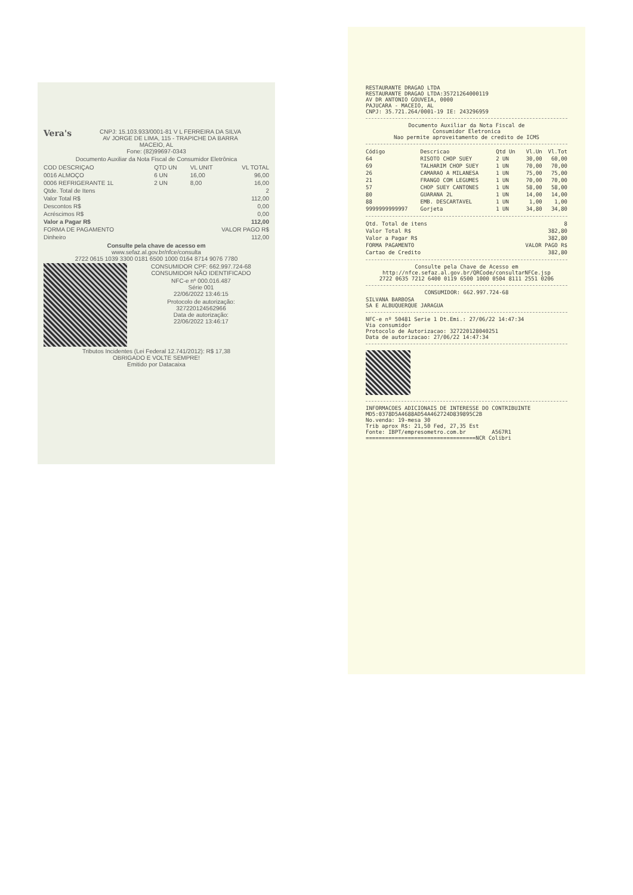Vera's CNPJ: 15.103.933/0001-81 V L FERREIRA DA SILVA
AV JORGE DE LIMA, 115 - TRAPICHE DA BARRA
MACEIO, AL
Fone: (82)99697-0343
Documento Auxiliar da Nota Fiscal de Consumidor Eletrônica
| COD DESCRIÇAO | QTD UN | VL UNIT | VL TOTAL |
| --- | --- | --- | --- |
| 0016 ALMOÇO | 6 UN | 16,00 | 96,00 |
| 0006 REFRIGERANTE 1L | 2 UN | 8,00 | 16,00 |
| Qtde. Total de Itens | 2 |
| Valor Total R$ | 112,00 |
| Descontos R$ | 0,00 |
| Acréscimos R$ | 0,00 |
| Valor a Pagar R$ | 112,00 |
| FORMA DE PAGAMENTO | VALOR PAGO R$ |
| Dinheiro | 112,00 |
Consulte pela chave de acesso em
www.sefaz.al.gov.br/nfce/consulta
2722 0615 1039 3300 0181 6500 1000 0164 8714 9076 7780
CONSUMIDOR CPF: 662.997.724-68
CONSUMIDOR NÃO IDENTIFICADO
NFC-e nº 000.016.487
Série 001
22/06/2022 13:46:15
Protocolo de autorização:
327220124562966
Data de autorização:
22/06/2022 13:46:17
Tributos Incidentes (Lei Federal 12.741/2012): R$ 17,38
OBRIGADO E VOLTE SEMPRE!
Emitido por Datacaixa
RESTAURANTE DRAGAO LTDA
RESTAURANTE DRAGAO LTDA:35721264000119
AV DR ANTONIO GOUVEIA, 0000
PAJUCARA - MACEIO, AL
CNPJ: 35.721.264/0001-19 IE: 243296959
Documento Auxiliar da Nota Fiscal de
Consumidor Eletronica
Nao permite aproveitamento de credito de ICMS
| Código | Descricao | Qtd Un | Vl.Un | Vl.Tot |
| --- | --- | --- | --- | --- |
| 64 | RISOTO CHOP SUEY | 2 UN | 30,00 | 60,00 |
| 69 | TALHARIM CHOP SUEY | 1 UN | 70,00 | 70,00 |
| 26 | CAMARAO A MILANESA | 1 UN | 75,00 | 75,00 |
| 21 | FRANGO COM LEGUMES | 1 UN | 70,00 | 70,00 |
| 57 | CHOP SUEY CANTONES | 1 UN | 58,00 | 58,00 |
| 80 | GUARANA 2L | 1 UN | 14,00 | 14,00 |
| 88 | EMB. DESCARTAVEL | 1 UN | 1,00 | 1,00 |
| 9999999999997 | Gorjeta | 1 UN | 34,80 | 34,80 |
| Qtd. Total de itens | 8 |
| Valor Total R$ | 382,80 |
| Valor a Pagar R$ | 382,80 |
| FORMA PAGAMENTO | VALOR PAGO R$ |
| Cartao de Credito | 382,80 |
Consulte pela Chave de Acesso em
http://nfce.sefaz.al.gov.br/QRCode/consultarNFCe.jsp
2722 0635 7212 6400 0119 6500 1000 0504 8111 2551 0206
CONSUMIDOR: 662.997.724-68
SILVANA BARBOSA
SA E ALBUQUERQUE JARAGUA
NFC-e nº 50481 Serie 1 Dt.Emi.: 27/06/22 14:47:34
Via consumidor
Protocolo de Autorizacao: 327220128040251
Data de autorizacao: 27/06/22 14:47:34
INFORMACOES ADICIONAIS DE INTERESSE DO CONTRIBUINTE
MD5:0378D5A4688AD54A462724D839895C2B
No.venda: 19-mesa 30
Trib aprox R$: 21,50 Fed, 27,35 Est
Fonte: IBPT/empresometro.com.br A567R1
==================================NCR Colibri